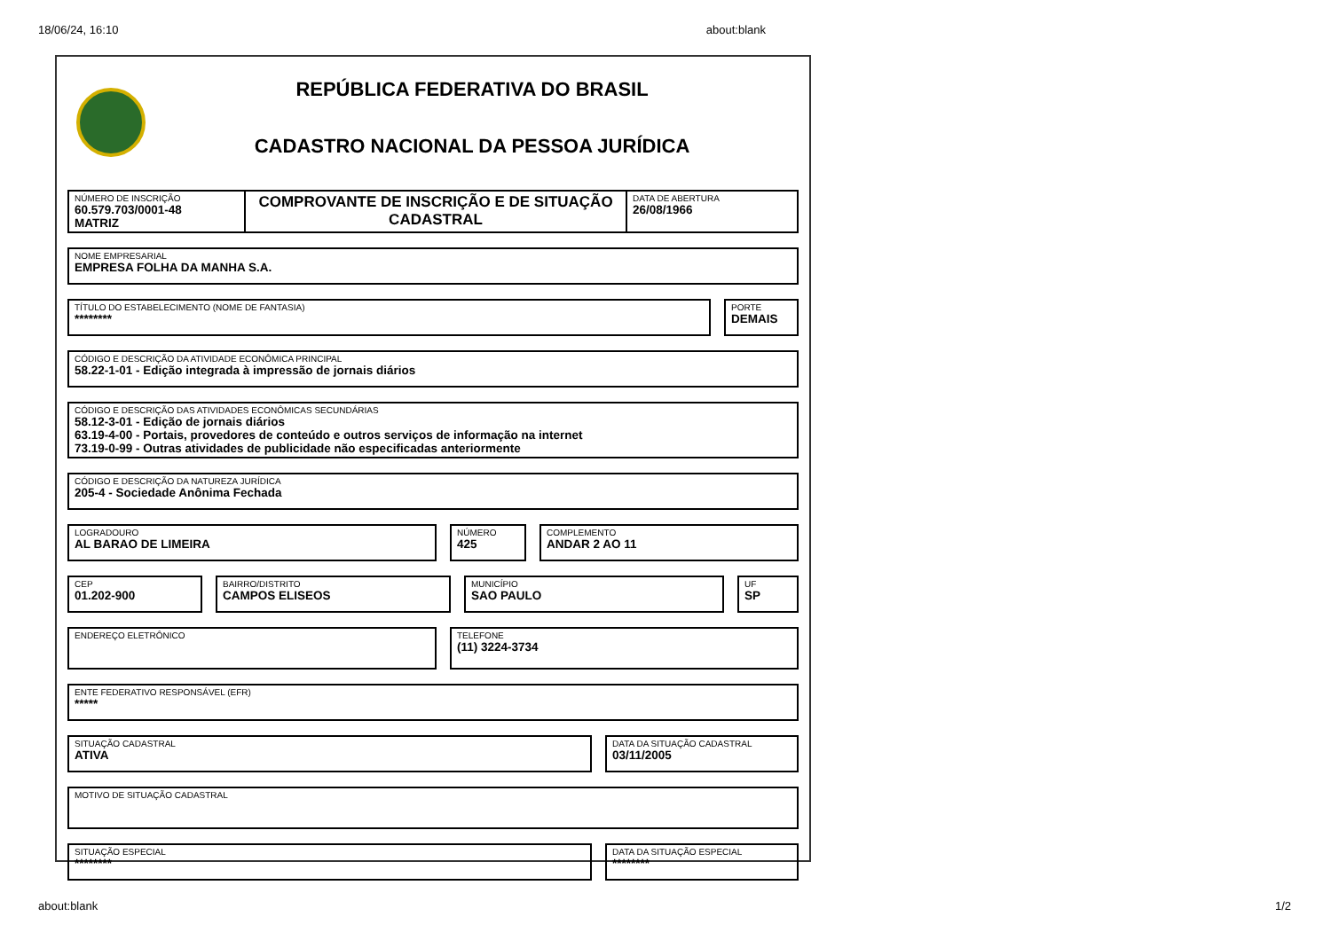18/06/24, 16:10 about:blank
REPÚBLICA FEDERATIVA DO BRASIL
CADASTRO NACIONAL DA PESSOA JURÍDICA
NÚMERO DE INSCRIÇÃO
60.579.703/0001-48
MATRIZ
COMPROVANTE DE INSCRIÇÃO E DE SITUAÇÃO CADASTRAL
DATA DE ABERTURA
26/08/1966
NOME EMPRESARIAL
EMPRESA FOLHA DA MANHA S.A.
TÍTULO DO ESTABELECIMENTO (NOME DE FANTASIA)
********
PORTE
DEMAIS
CÓDIGO E DESCRIÇÃO DA ATIVIDADE ECONÔMICA PRINCIPAL
58.22-1-01 - Edição integrada à impressão de jornais diários
CÓDIGO E DESCRIÇÃO DAS ATIVIDADES ECONÔMICAS SECUNDÁRIAS
58.12-3-01 - Edição de jornais diários
63.19-4-00 - Portais, provedores de conteúdo e outros serviços de informação na internet
73.19-0-99 - Outras atividades de publicidade não especificadas anteriormente
CÓDIGO E DESCRIÇÃO DA NATUREZA JURÍDICA
205-4 - Sociedade Anônima Fechada
LOGRADOURO
AL BARAO DE LIMEIRA
NÚMERO
425
COMPLEMENTO
ANDAR 2 AO 11
CEP
01.202-900
BAIRRO/DISTRITO
CAMPOS ELISEOS
MUNICÍPIO
SAO PAULO
UF
SP
ENDEREÇO ELETRÔNICO
TELEFONE
(11) 3224-3734
ENTE FEDERATIVO RESPONSÁVEL (EFR)
*****
SITUAÇÃO CADASTRAL
ATIVA
DATA DA SITUAÇÃO CADASTRAL
03/11/2005
MOTIVO DE SITUAÇÃO CADASTRAL
SITUAÇÃO ESPECIAL
********
DATA DA SITUAÇÃO ESPECIAL
********
about:blank 1/2